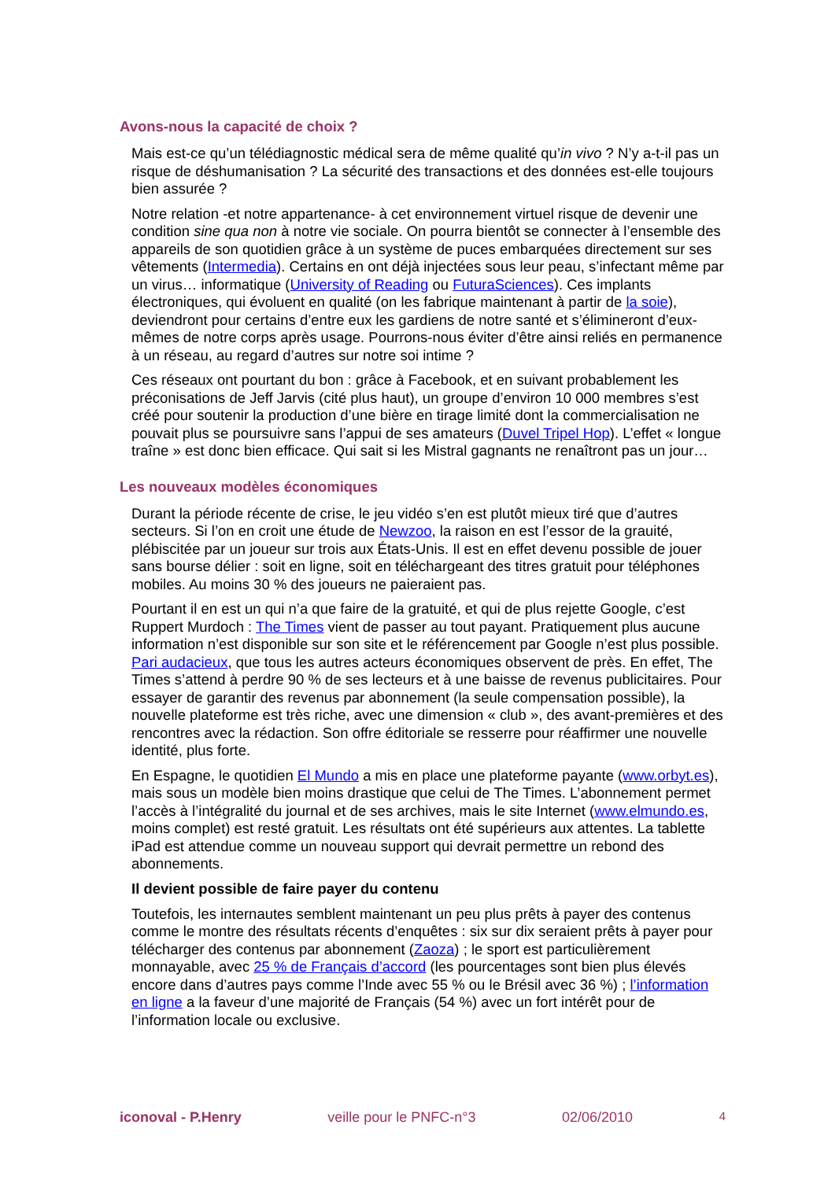Avons-nous la capacité de choix ?
Mais est-ce qu’un télédiagnostic médical sera de même qualité qu’in vivo ? N’y a-t-il pas un risque de déshumanisation ? La sécurité des transactions et des données est-elle toujours bien assurée ?
Notre relation -et notre appartenance- à cet environnement virtuel risque de devenir une condition sine qua non à notre vie sociale. On pourra bientôt se connecter à l’ensemble des appareils de son quotidien grâce à un système de puces embarquées directement sur ses vêtements (Intermedia). Certains en ont déjà injectées sous leur peau, s’infectant même par un virus… informatique (University of Reading ou FuturaSciences). Ces implants électroniques, qui évoluent en qualité (on les fabrique maintenant à partir de la soie), deviendront pour certains d’entre eux les gardiens de notre santé et s’élimineront d’eux-mêmes de notre corps après usage. Pourrons-nous éviter d’être ainsi reliés en permanence à un réseau, au regard d’autres sur notre soi intime ?
Ces réseaux ont pourtant du bon : grâce à Facebook, et en suivant probablement les préconisations de Jeff Jarvis (cité plus haut), un groupe d’environ 10 000 membres s’est créé pour soutenir la production d’une bière en tirage limité dont la commercialisation ne pouvait plus se poursuivre sans l’appui de ses amateurs (Duvel Tripel Hop). L’effet « longue traîne » est donc bien efficace. Qui sait si les Mistral gagnants ne renaîtront pas un jour…
Les nouveaux modèles économiques
Durant la période récente de crise, le jeu vidéo s’en est plutôt mieux tiré que d’autres secteurs. Si l’on en croit une étude de Newzoo, la raison en est l’essor de la grauité, plébiscitée par un joueur sur trois aux États-Unis. Il est en effet devenu possible de jouer sans bourse délier : soit en ligne, soit en téléchargeant des titres gratuit pour téléphones mobiles. Au moins 30 % des joueurs ne paieraient pas.
Pourtant il en est un qui n’a que faire de la gratuité, et qui de plus rejette Google, c’est Ruppert Murdoch : The Times vient de passer au tout payant. Pratiquement plus aucune information n’est disponible sur son site et le référencement par Google n’est plus possible. Pari audacieux, que tous les autres acteurs économiques observent de près. En effet, The Times s’attend à perdre 90 % de ses lecteurs et à une baisse de revenus publicitaires. Pour essayer de garantir des revenus par abonnement (la seule compensation possible), la nouvelle plateforme est très riche, avec une dimension « club », des avant-premières et des rencontres avec la rédaction. Son offre éditoriale se resserre pour réaffirmer une nouvelle identité, plus forte.
En Espagne, le quotidien El Mundo a mis en place une plateforme payante (www.orbyt.es), mais sous un modèle bien moins drastique que celui de The Times. L’abonnement permet l’accès à l’intégralité du journal et de ses archives, mais le site Internet (www.elmundo.es, moins complet) est resté gratuit. Les résultats ont été supérieurs aux attentes. La tablette iPad est attendue comme un nouveau support qui devrait permettre un rebond des abonnements.
Il devient possible de faire payer du contenu
Toutefois, les internautes semblent maintenant un peu plus prêts à payer des contenus comme le montre des résultats récents d’enquêtes : six sur dix seraient prêts à payer pour télécharger des contenus par abonnement (Zaoza) ; le sport est particulièrement monnayable, avec 25 % de Français d’accord (les pourcentages sont bien plus élevés encore dans d’autres pays comme l’Inde avec 55 % ou le Brésil avec 36 %) ; l’information en ligne a la faveur d’une majorité de Français (54 %) avec un fort intérêt pour de l’information locale ou exclusive.
iconoval - P.Henry veille pour le PNFC-n°3 02/06/2010 4